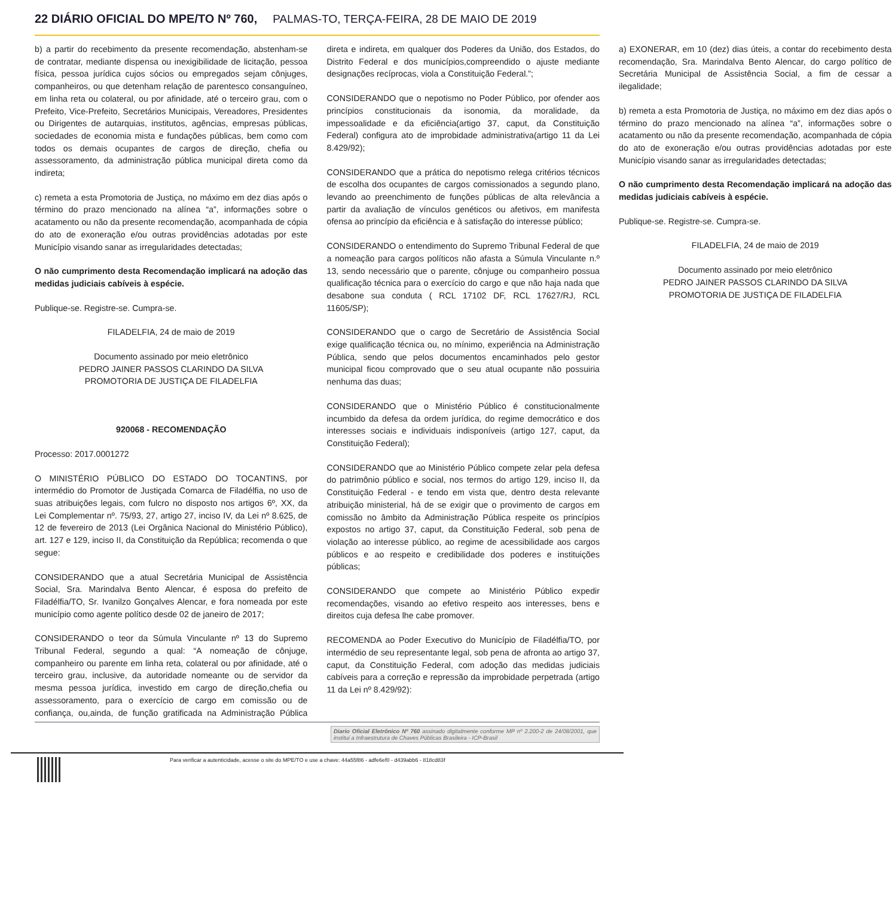22 DIÁRIO OFICIAL DO MPE/TO Nº 760, PALMAS-TO, TERÇA-FEIRA, 28 DE MAIO DE 2019
b) a partir do recebimento da presente recomendação, abstenham-se de contratar, mediante dispensa ou inexigibilidade de licitação, pessoa física, pessoa jurídica cujos sócios ou empregados sejam cônjuges, companheiros, ou que detenham relação de parentesco consanguíneo, em linha reta ou colateral, ou por afinidade, até o terceiro grau, com o Prefeito, Vice-Prefeito, Secretários Municipais, Vereadores, Presidentes ou Dirigentes de autarquias, institutos, agências, empresas públicas, sociedades de economia mista e fundações públicas, bem como com todos os demais ocupantes de cargos de direção, chefia ou assessoramento, da administração pública municipal direta como da indireta;
c) remeta a esta Promotoria de Justiça, no máximo em dez dias após o término do prazo mencionado na alínea “a”, informações sobre o acatamento ou não da presente recomendação, acompanhada de cópia do ato de exoneração e/ou outras providências adotadas por este Município visando sanar as irregularidades detectadas;
O não cumprimento desta Recomendação implicará na adoção das medidas judiciais cabíveis à espécie.
Publique-se. Registre-se. Cumpra-se.
FILADELFIA, 24 de maio de 2019
Documento assinado por meio eletrônico
PEDRO JAINER PASSOS CLARINDO DA SILVA
PROMOTORIA DE JUSTIÇA DE FILADELFIA
920068 - RECOMENDAÇÃO
Processo: 2017.0001272
O MINISTÉRIO PÚBLICO DO ESTADO DO TOCANTINS, por intermédio do Promotor de Justiçada Comarca de Filadélfia, no uso de suas atribuições legais, com fulcro no disposto nos artigos 6º, XX, da Lei Complementar nº. 75/93, 27, artigo 27, inciso IV, da Lei nº 8.625, de 12 de fevereiro de 2013 (Lei Orgânica Nacional do Ministério Público), art. 127 e 129, inciso II, da Constituição da República; recomenda o que segue:
CONSIDERANDO que a atual Secretária Municipal de Assistência Social, Sra. Marindalva Bento Alencar, é esposa do prefeito de Filadélfia/TO, Sr. Ivanilzo Gonçalves Alencar, e fora nomeada por este município como agente político desde 02 de janeiro de 2017;
CONSIDERANDO o teor da Súmula Vinculante nº 13 do Supremo Tribunal Federal, segundo a qual: “A nomeação de cônjuge, companheiro ou parente em linha reta, colateral ou por afinidade, até o terceiro grau, inclusive, da autoridade nomeante ou de servidor da mesma pessoa jurídica, investido em cargo de direção,chefia ou assessoramento, para o exercício de cargo em comissão ou de confiança, ou,ainda, de função gratificada na Administração Pública direta e indireta, em qualquer dos Poderes da União, dos Estados, do Distrito Federal e dos municípios,compreendido o ajuste mediante designações recíprocas, viola a Constituição Federal.”;
CONSIDERANDO que o nepotismo no Poder Público, por ofender aos princípios constitucionais da isonomia, da moralidade, da impessoalidade e da eficiência(artigo 37, caput, da Constituição Federal) configura ato de improbidade administrativa(artigo 11 da Lei 8.429/92);
CONSIDERANDO que a prática do nepotismo relega critérios técnicos de escolha dos ocupantes de cargos comissionados a segundo plano, levando ao preenchimento de funções públicas de alta relevância a partir da avaliação de vínculos genéticos ou afetivos, em manifesta ofensa ao princípio da eficiência e à satisfação do interesse público;
CONSIDERANDO o entendimento do Supremo Tribunal Federal de que a nomeação para cargos políticos não afasta a Súmula Vinculante n.º 13, sendo necessário que o parente, cônjuge ou companheiro possua qualificação técnica para o exercício do cargo e que não haja nada que desabone sua conduta ( RCL 17102 DF, RCL 17627/RJ, RCL 11605/SP);
CONSIDERANDO que o cargo de Secretário de Assistência Social exige qualificação técnica ou, no mínimo, experiência na Administração Pública, sendo que pelos documentos encaminhados pelo gestor municipal ficou comprovado que o seu atual ocupante não possuiria nenhuma das duas;
CONSIDERANDO que o Ministério Público é constitucionalmente incumbido da defesa da ordem jurídica, do regime democrático e dos interesses sociais e individuais indisponíveis (artigo 127, caput, da Constituição Federal);
CONSIDERANDO que ao Ministério Público compete zelar pela defesa do patrimônio público e social, nos termos do artigo 129, inciso II, da Constituição Federal - e tendo em vista que, dentro desta relevante atribuição ministerial, há de se exigir que o provimento de cargos em comissão no âmbito da Administração Pública respeite os princípios expostos no artigo 37, caput, da Constituição Federal, sob pena de violação ao interesse público, ao regime de acessibilidade aos cargos públicos e ao respeito e credibilidade dos poderes e instituições públicas;
CONSIDERANDO que compete ao Ministério Público expedir recomendações, visando ao efetivo respeito aos interesses, bens e direitos cuja defesa lhe cabe promover.
RECOMENDA ao Poder Executivo do Município de Filadélfia/TO, por intermédio de seu representante legal, sob pena de afronta ao artigo 37, caput, da Constituição Federal, com adoção das medidas judiciais cabíveis para a correção e repressão da improbidade perpetrada (artigo 11 da Lei nº 8.429/92):
a) EXONERAR, em 10 (dez) dias úteis, a contar do recebimento desta recomendação, Sra. Marindalva Bento Alencar, do cargo político de Secretária Municipal de Assistência Social, a fim de cessar a ilegalidade;
b) remeta a esta Promotoria de Justiça, no máximo em dez dias após o término do prazo mencionado na alínea “a”, informações sobre o acatamento ou não da presente recomendação, acompanhada de cópia do ato de exoneração e/ou outras providências adotadas por este Município visando sanar as irregularidades detectadas;
O não cumprimento desta Recomendação implicará na adoção das medidas judiciais cabíveis à espécie.
Publique-se. Registre-se. Cumpra-se.
FILADELFIA, 24 de maio de 2019
Documento assinado por meio eletrônico
PEDRO JAINER PASSOS CLARINDO DA SILVA
PROMOTORIA DE JUSTIÇA DE FILADELFIA
Diario Oficial Eletrônico Nº 760 assinado digitalmente conforme MP nº 2.200-2 de 24/08/2001, que institui a Infraestrutura de Chaves Públicas Brasileira - ICP-Brasil
Para verificar a autenticidade, acesse o site do MPE/TO e use a chave: 44a55f86 - adfe6ef0 - d439abb6 - 818cd83f